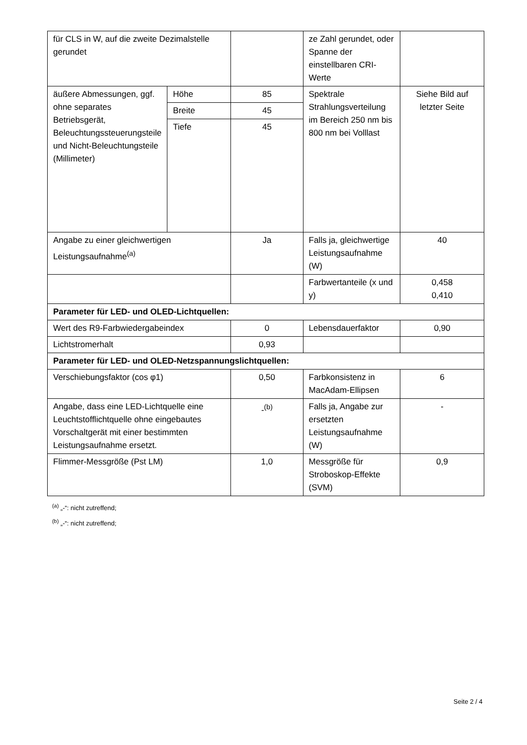| für CLS in W, auf die zweite Dezimalstelle gerundet | | | ze Zahl gerundet, oder Spanne der einstellbaren CRI-Werte | |
| äußere Abmessungen, ggf. ohne separates Betriebsgerät, Beleuchtungssteuerungsteile und Nicht-Beleuchtungsteile (Millimeter) | Höhe | 85 | Spektrale Strahlungsverteilung im Bereich 250 nm bis 800 nm bei Volllast | Siehe Bild auf letzter Seite |
| | Breite | 45 | | |
| | Tiefe | 45 | | |
| Angabe zu einer gleichwertigen Leistungsaufnahme<sup>(a)</sup> | | Ja | Falls ja, gleichwertige Leistungsaufnahme (W) | 40 |
| | | | Farbwertanteile (x und y) | 0,458 0,410 |
| Parameter für LED- und OLED-Lichtquellen: | | | | |
| Wert des R9-Farbwiedergabeindex | | 0 | Lebensdauerfaktor | 0,90 |
| Lichtstromerhalt | | 0,93 | | |
| Parameter für LED- und OLED-Netzspannungslichtquellen: | | | | |
| Verschiebungsfaktor (cos φ1) | | 0,50 | Farbkonsistenz in MacAdam-Ellipsen | 6 |
| Angabe, dass eine LED-Lichtquelle eine Leuchtstofflichtquelle ohne eingebautes Vorschaltgerät mit einer bestimmten Leistungsaufnahme ersetzt. | | -<sup>(b)</sup> | Falls ja, Angabe zur ersetzten Leistungsaufnahme (W) | - |
| Flimmer-Messgröße (Pst LM) | | 1,0 | Messgröße für Stroboskop-Effekte (SVM) | 0,9 |
<sup>(a)</sup> „-“: nicht zutreffend;
<sup>(b)</sup> „-“: nicht zutreffend;
Seite 2 / 4